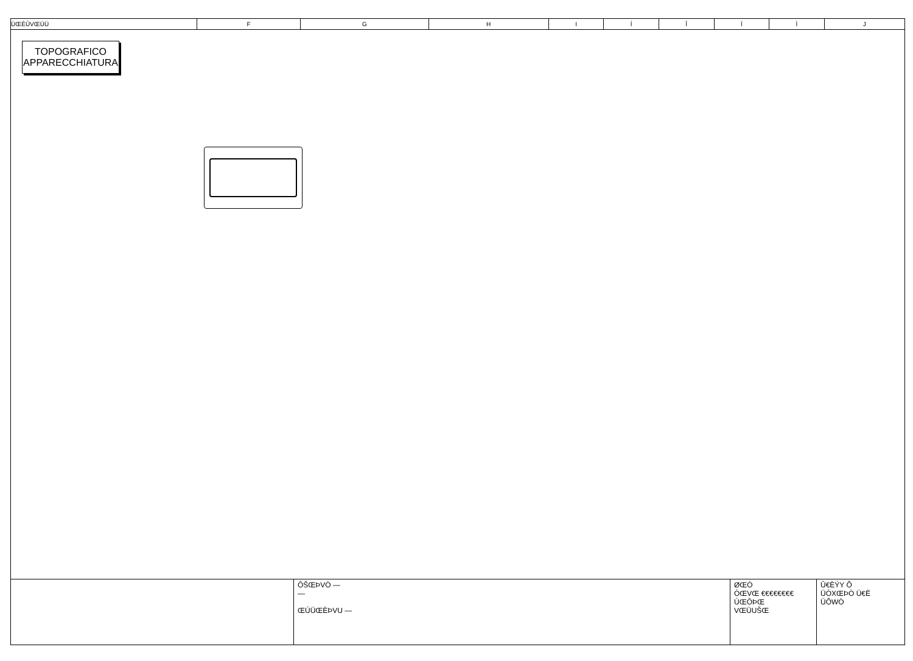| ÜŒÈÛVŒÜÜ | F | G | H | I | Í | Î | Ï | Ì | J |
TOPOGRAFICO
APPARECCHIATURA
ÔŠŒÞVÒ —
—
ŒÚÜŒÈÞVU —
ØŒÒ
ÒŒVŒ €€€€€€€€
ÚŒÔÞŒ
VŒÜUŠŒ
Û€ÈÝY Õ
ÜÒXŒÞÒ Ü€Ë
ÜÕWÒ